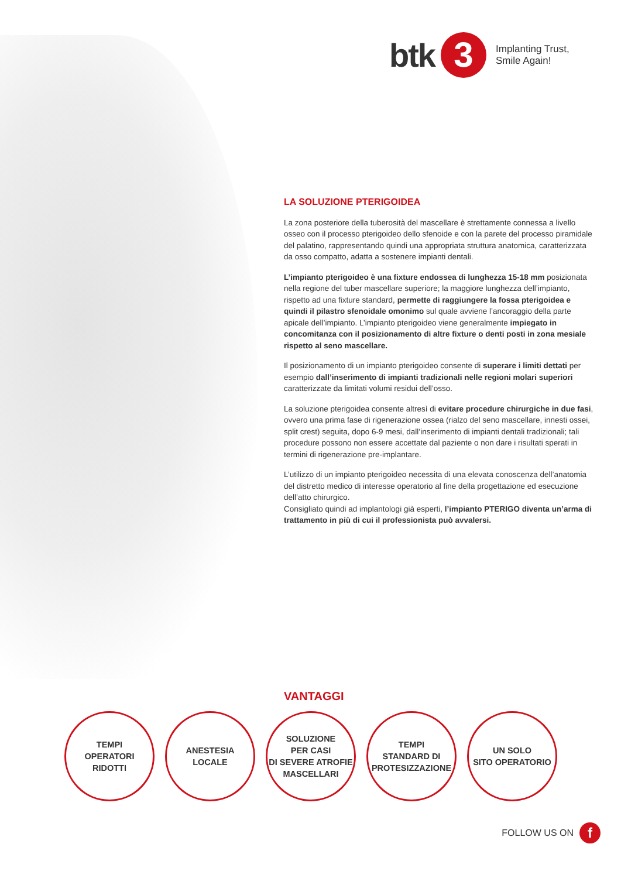btk 3 Implanting Trust,
Smile Again!
LA SOLUZIONE PTERIGOIDEA
La zona posteriore della tuberosità del mascellare è strettamente connessa a livello osseo con il processo pterigoideo dello sfenoide e con la parete del processo piramidale del palatino, rappresentando quindi una appropriata struttura anatomica, caratterizzata da osso compatto, adatta a sostenere impianti dentali.
L’impianto pterigoideo è una fixture endossea di lunghezza 15-18 mm posizionata nella regione del tuber mascellare superiore; la maggiore lunghezza dell’impianto, rispetto ad una fixture standard, permette di raggiungere la fossa pterigoidea e quindi il pilastro sfenoidale omonimo sul quale avviene l’ancoraggio della parte apicale dell’impianto. L’impianto pterigoideo viene generalmente impiegato in concomitanza con il posizionamento di altre fixture o denti posti in zona mesiale rispetto al seno mascellare.
Il posizionamento di un impianto pterigoideo consente di superare i limiti dettati per esempio dall’inserimento di impianti tradizionali nelle regioni molari superiori caratterizzate da limitati volumi residui dell’osso.
La soluzione pterigoidea consente altresì di evitare procedure chirurgiche in due fasi, ovvero una prima fase di rigenerazione ossea (rialzo del seno mascellare, innesti ossei, split crest) seguita, dopo 6-9 mesi, dall’inserimento di impianti dentali tradizionali; tali procedure possono non essere accettate dal paziente o non dare i risultati sperati in termini di rigenerazione pre-implantare.
L’utilizzo di un impianto pterigoideo necessita di una elevata conoscenza dell’anatomia del distretto medico di interesse operatorio al fine della progettazione ed esecuzione dell’atto chirurgico.
Consigliato quindi ad implantologi già esperti, l’impianto PTERIGO diventa un’arma di trattamento in più di cui il professionista può avvalersi.
VANTAGGI
TEMPI
OPERATORI
RIDOTTI
ANESTESIA
LOCALE
SOLUZIONE
PER CASI
DI SEVERE ATROFIE
MASCELLARI
TEMPI
STANDARD DI
PROTESIZZAZIONE
UN SOLO
SITO OPERATORIO
FOLLOW US ON f